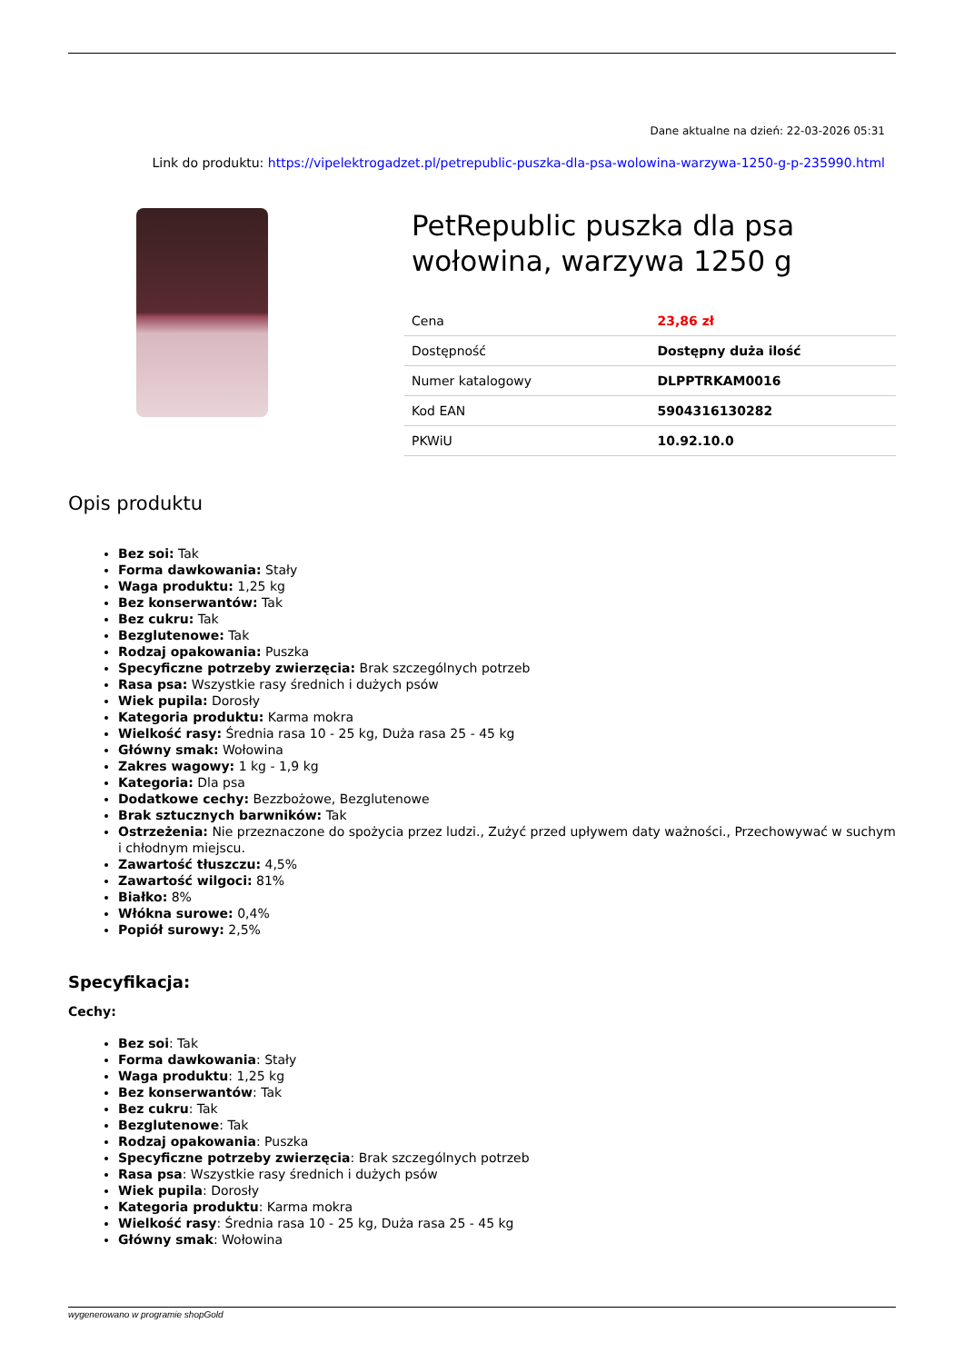Dane aktualne na dzień: 22-03-2026 05:31
Link do produktu: https://vipelektrogadzet.pl/petrepublic-puszka-dla-psa-wolowina-warzywa-1250-g-p-235990.html
PetRepublic puszka dla psa wołowina, warzywa 1250 g
| Cena | 23,86 zł |
| Dostępność | Dostępny duża ilość |
| Numer katalogowy | DLPPTRKAM0016 |
| Kod EAN | 5904316130282 |
| PKWiU | 10.92.10.0 |
Opis produktu
Bez soi: Tak
Forma dawkowania: Stały
Waga produktu: 1,25 kg
Bez konserwantów: Tak
Bez cukru: Tak
Bezglutenowe: Tak
Rodzaj opakowania: Puszka
Specyficzne potrzeby zwierzęcia: Brak szczególnych potrzeb
Rasa psa: Wszystkie rasy średnich i dużych psów
Wiek pupila: Dorosły
Kategoria produktu: Karma mokra
Wielkość rasy: Średnia rasa 10 - 25 kg, Duża rasa 25 - 45 kg
Główny smak: Wołowina
Zakres wagowy: 1 kg - 1,9 kg
Kategoria: Dla psa
Dodatkowe cechy: Bezzbożowe, Bezglutenowe
Brak sztucznych barwników: Tak
Ostrzeżenia: Nie przeznaczone do spożycia przez ludzi., Zużyć przed upływem daty ważności., Przechowywać w suchym i chłodnym miejscu.
Zawartość tłuszczu: 4,5%
Zawartość wilgoci: 81%
Białko: 8%
Włókna surowe: 0,4%
Popiół surowy: 2,5%
Specyfikacja:
Cechy:
Bez soi: Tak
Forma dawkowania: Stały
Waga produktu: 1,25 kg
Bez konserwantów: Tak
Bez cukru: Tak
Bezglutenowe: Tak
Rodzaj opakowania: Puszka
Specyficzne potrzeby zwierzęcia: Brak szczególnych potrzeb
Rasa psa: Wszystkie rasy średnich i dużych psów
Wiek pupila: Dorosły
Kategoria produktu: Karma mokra
Wielkość rasy: Średnia rasa 10 - 25 kg, Duża rasa 25 - 45 kg
Główny smak: Wołowina
wygenerowano w programie shopGold